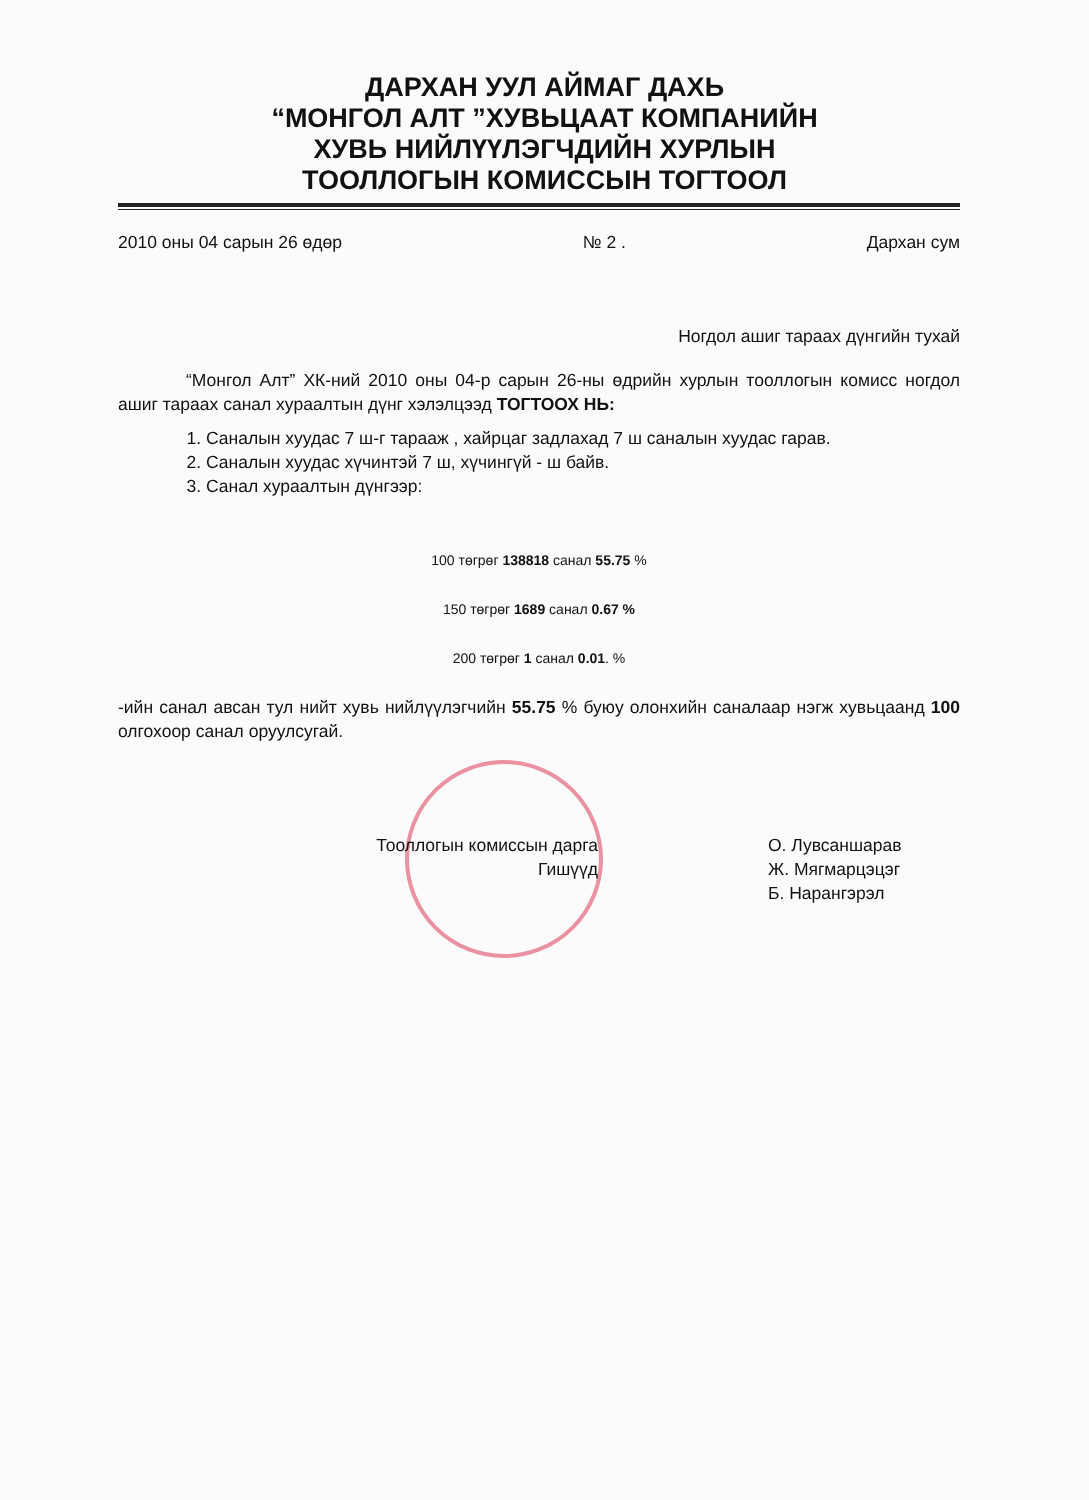ДАРХАН УУЛ АЙМАГ ДАХЬ
“МОНГОЛ АЛТ ”ХУВЬЦААТ КОМПАНИЙН
ХУВЬ НИЙЛҮҮЛЭГЧДИЙН ХУРЛЫН
ТООЛЛОГЫН КОМИССЫН ТОГТООЛ
2010 оны 04 сарын 26 өдөр № 2 . Дархан сум
Ногдол ашиг тараах дүнгийн тухай
“Монгол Алт” ХК-ний 2010 оны 04-р сарын 26-ны өдрийн хурлын тооллогын комисс ногдол ашиг тараах санал хураалтын дүнг хэлэлцээд ТОГТООХ НЬ:
1. Саналын хуудас 7 ш-г тарааж , хайрцаг задлахад 7 ш саналын хуудас гарав.
2. Саналын хуудас хүчинтэй 7 ш, хүчингүй - ш байв.
3. Санал хураалтын дүнгээр:
100 төгрөг 138818 санал 55.75 %
150 төгрөг 1689 санал 0.67 %
200 төгрөг 1 санал 0.01. %
-ийн санал авсан тул нийт хувь нийлүүлэгчийн 55.75 % буюу олонхийн саналаар нэгж хувьцаанд 100 олгохоор санал оруулсугай.
Тооллогын комиссын дарга
Гишүүд
О. Лувсаншарав
Ж. Мягмарцэцэг
Б. Нарангэрэл